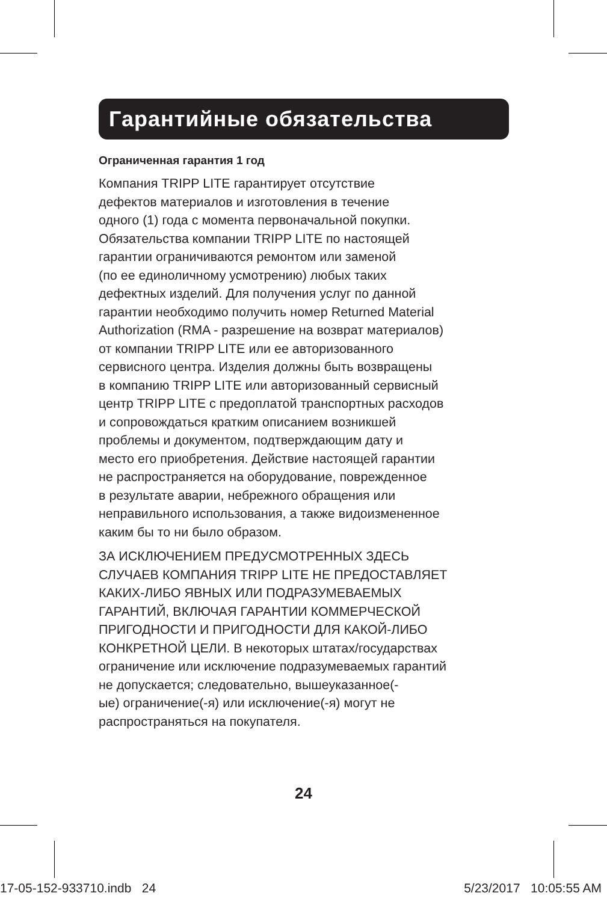Гарантийные обязательства
Ограниченная гарантия 1 год
Компания TRIPP LITE гарантирует отсутствие
дефектов материалов и изготовления в течение
одного (1) года с момента первоначальной покупки.
Обязательства компании TRIPP LITE по настоящей
гарантии ограничиваются ремонтом или заменой
(по ее единоличному усмотрению) любых таких
дефектных изделий. Для получения услуг по данной
гарантии необходимо получить номер Returned Material
Authorization (RMA - разрешение на возврат материалов)
от компании TRIPP LITE или ее авторизованного
сервисного центра. Изделия должны быть возвращены
в компанию TRIPP LITE или авторизованный сервисный
центр TRIPP LITE с предоплатой транспортных расходов
и сопровождаться кратким описанием возникшей
проблемы и документом, подтверждающим дату и
место его приобретения. Действие настоящей гарантии
не распространяется на оборудование, поврежденное
в результате аварии, небрежного обращения или
неправильного использования, а также видоизмененное
каким бы то ни было образом.
ЗА ИСКЛЮЧЕНИЕМ ПРЕДУСМОТРЕННЫХ ЗДЕСЬ
СЛУЧАЕВ КОМПАНИЯ TRIPP LITE НЕ ПРЕДОСТАВЛЯЕТ
КАКИХ-ЛИБО ЯВНЫХ ИЛИ ПОДРАЗУМЕВАЕМЫХ
ГАРАНТИЙ, ВКЛЮЧАЯ ГАРАНТИИ КОММЕРЧЕСКОЙ
ПРИГОДНОСТИ И ПРИГОДНОСТИ ДЛЯ КАКОЙ-ЛИБО
КОНКРЕТНОЙ ЦЕЛИ. В некоторых штатах/государствах
ограничение или исключение подразумеваемых гарантий
не допускается; следовательно, вышеуказанное(-
ые) ограничение(-я) или исключение(-я) могут не
распространяться на покупателя.
24
17-05-152-933710.indb 24 5/23/2017 10:05:55 AM